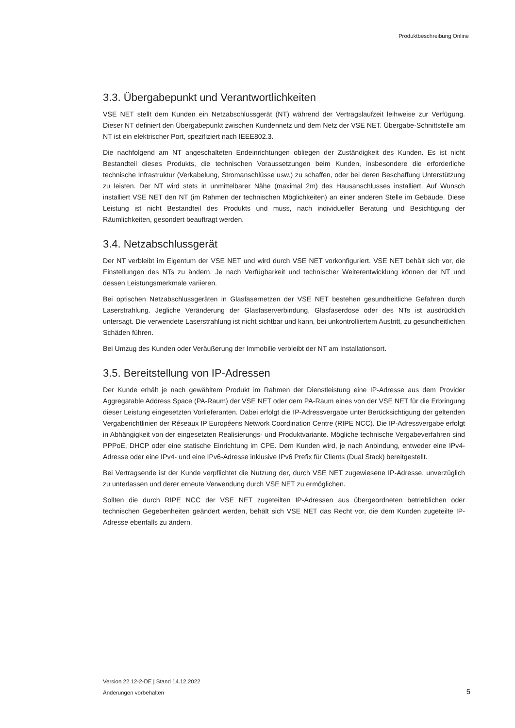Produktbeschreibung Online
3.3. Übergabepunkt und Verantwortlichkeiten
VSE NET stellt dem Kunden ein Netzabschlussgerät (NT) während der Vertragslaufzeit leihweise zur Verfügung. Dieser NT definiert den Übergabepunkt zwischen Kundennetz und dem Netz der VSE NET. Übergabe-Schnittstelle am NT ist ein elektrischer Port, spezifiziert nach IEEE802.3.
Die nachfolgend am NT angeschalteten Endeinrichtungen obliegen der Zuständigkeit des Kunden. Es ist nicht Bestandteil dieses Produkts, die technischen Voraussetzungen beim Kunden, insbesondere die erforderliche technische Infrastruktur (Verkabelung, Stromanschlüsse usw.) zu schaffen, oder bei deren Beschaffung Unterstützung zu leisten. Der NT wird stets in unmittelbarer Nähe (maximal 2m) des Hausanschlusses installiert. Auf Wunsch installiert VSE NET den NT (im Rahmen der technischen Möglichkeiten) an einer anderen Stelle im Gebäude. Diese Leistung ist nicht Bestandteil des Produkts und muss, nach individueller Beratung und Besichtigung der Räumlichkeiten, gesondert beauftragt werden.
3.4. Netzabschlussgerät
Der NT verbleibt im Eigentum der VSE NET und wird durch VSE NET vorkonfiguriert. VSE NET behält sich vor, die Einstellungen des NTs zu ändern. Je nach Verfügbarkeit und technischer Weiterentwicklung können der NT und dessen Leistungsmerkmale variieren.
Bei optischen Netzabschlussgeräten in Glasfasernetzen der VSE NET bestehen gesundheitliche Gefahren durch Laserstrahlung. Jegliche Veränderung der Glasfaserverbindung, Glasfaserdose oder des NTs ist ausdrücklich untersagt. Die verwendete Laserstrahlung ist nicht sichtbar und kann, bei unkontrolliertem Austritt, zu gesundheitlichen Schäden führen.
Bei Umzug des Kunden oder Veräußerung der Immobilie verbleibt der NT am Installationsort.
3.5. Bereitstellung von IP-Adressen
Der Kunde erhält je nach gewähltem Produkt im Rahmen der Dienstleistung eine IP-Adresse aus dem Provider Aggregatable Address Space (PA-Raum) der VSE NET oder dem PA-Raum eines von der VSE NET für die Erbringung dieser Leistung eingesetzten Vorlieferanten. Dabei erfolgt die IP-Adressvergabe unter Berücksichtigung der geltenden Vergaberichtlinien der Réseaux IP Européens Network Coordination Centre (RIPE NCC). Die IP-Adressvergabe erfolgt in Abhängigkeit von der eingesetzten Realisierungs- und Produktvariante. Mögliche technische Vergabeverfahren sind PPPoE, DHCP oder eine statische Einrichtung im CPE. Dem Kunden wird, je nach Anbindung, entweder eine IPv4-Adresse oder eine IPv4- und eine IPv6-Adresse inklusive IPv6 Prefix für Clients (Dual Stack) bereitgestellt.
Bei Vertragsende ist der Kunde verpflichtet die Nutzung der, durch VSE NET zugewiesene IP-Adresse, unverzüglich zu unterlassen und derer erneute Verwendung durch VSE NET zu ermöglichen.
Sollten die durch RIPE NCC der VSE NET zugeteilten IP-Adressen aus übergeordneten betrieblichen oder technischen Gegebenheiten geändert werden, behält sich VSE NET das Recht vor, die dem Kunden zugeteilte IP-Adresse ebenfalls zu ändern.
Version 22.12-2-DE | Stand 14.12.2022
Änderungen vorbehalten
5